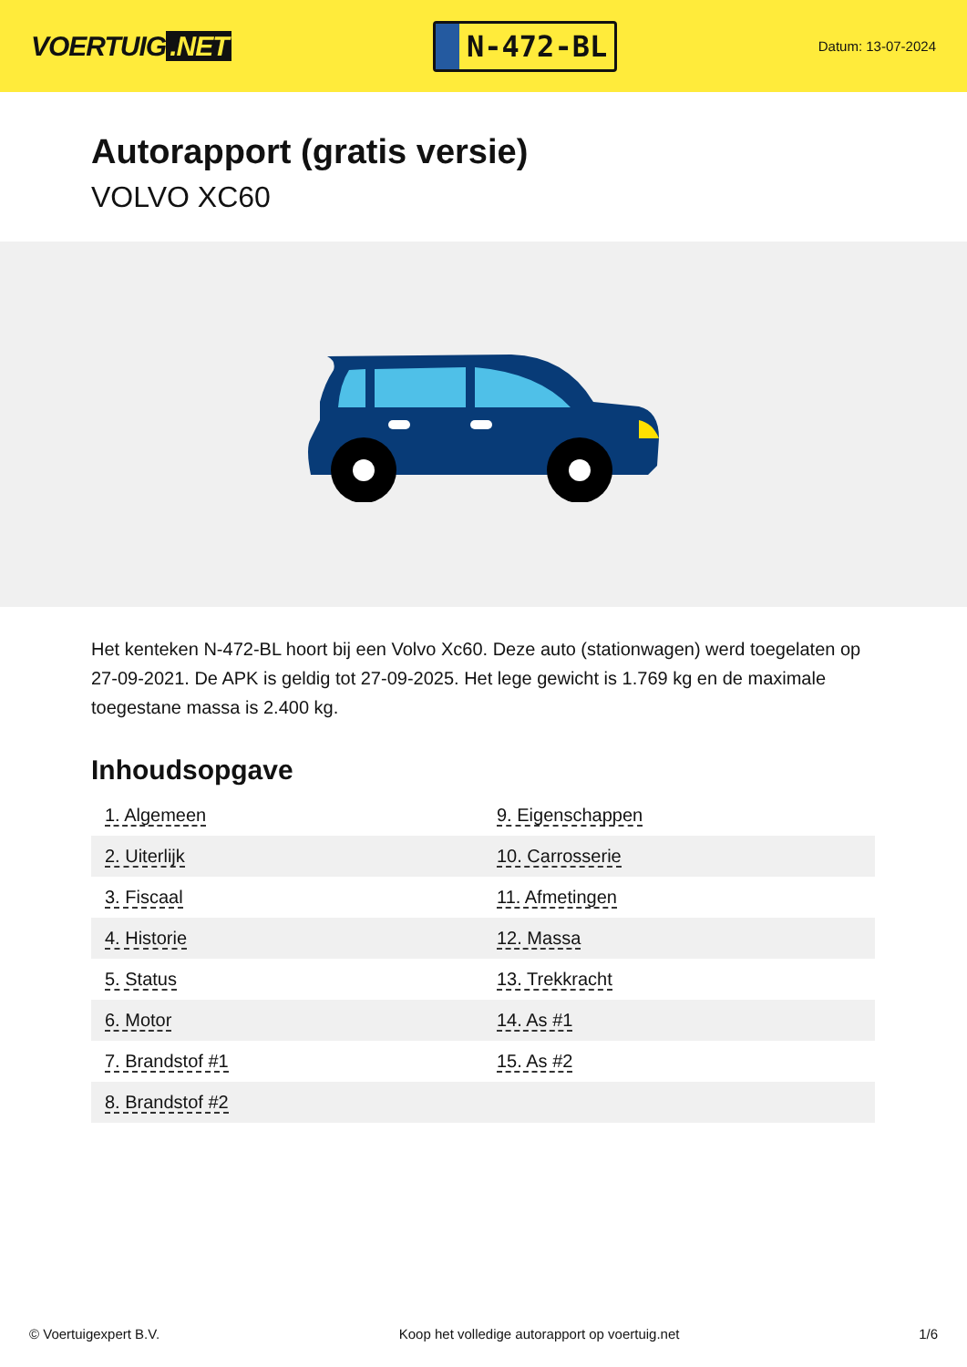VOERTUIG.NET
N-472-BL
Datum: 13-07-2024
Autorapport (gratis versie)
VOLVO XC60
Het kenteken N-472-BL hoort bij een Volvo Xc60. Deze auto (stationwagen) werd toegelaten op 27-09-2021. De APK is geldig tot 27-09-2025. Het lege gewicht is 1.769 kg en de maximale toegestane massa is 2.400 kg.
Inhoudsopgave
| 1. Algemeen | 9. Eigenschappen |
| 2. Uiterlijk | 10. Carrosserie |
| 3. Fiscaal | 11. Afmetingen |
| 4. Historie | 12. Massa |
| 5. Status | 13. Trekkracht |
| 6. Motor | 14. As #1 |
| 7. Brandstof #1 | 15. As #2 |
| 8. Brandstof #2 | |
© Voertuigexpert B.V. Koop het volledige autorapport op voertuig.net 1/6